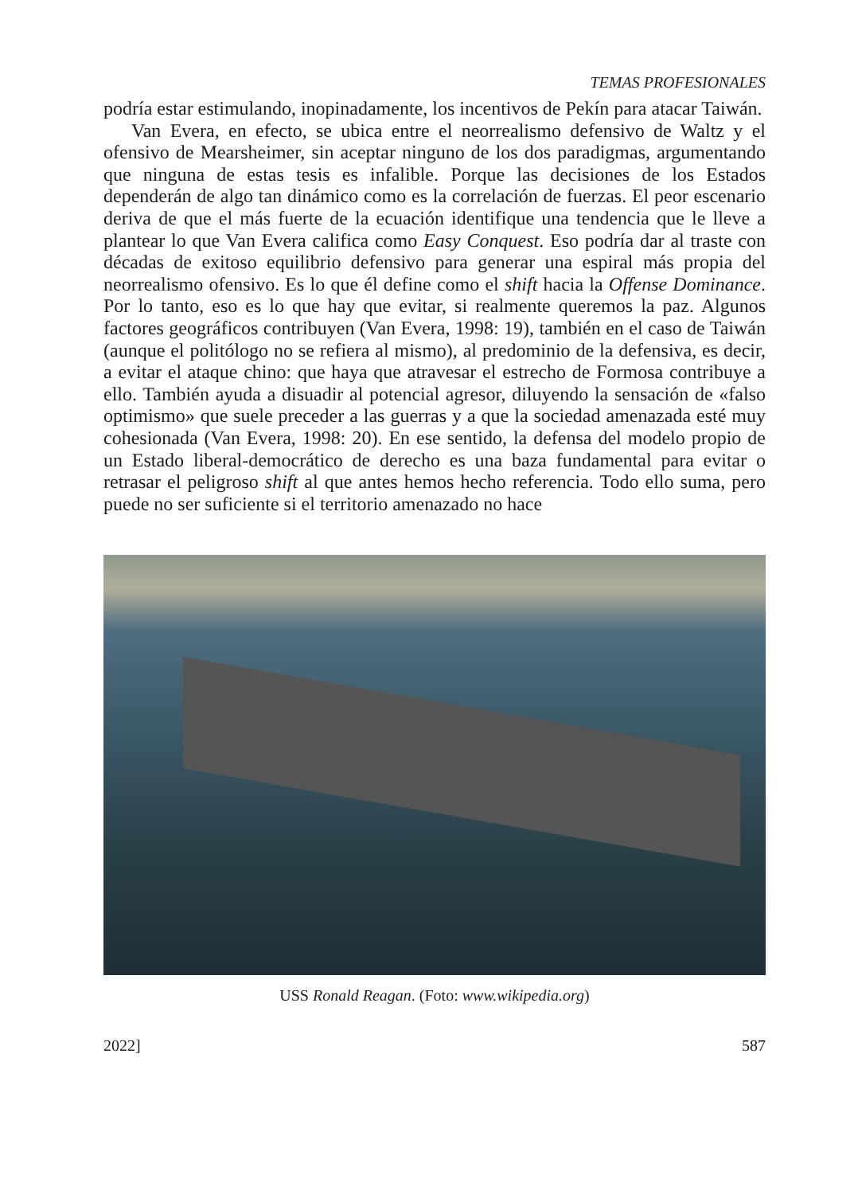TEMAS PROFESIONALES
podría estar estimulando, inopinadamente, los incentivos de Pekín para atacar Taiwán.
Van Evera, en efecto, se ubica entre el neorrealismo defensivo de Waltz y el ofensivo de Mearsheimer, sin aceptar ninguno de los dos paradigmas, argumentando que ninguna de estas tesis es infalible. Porque las decisiones de los Estados dependerán de algo tan dinámico como es la correlación de fuerzas. El peor escenario deriva de que el más fuerte de la ecuación identifique una tendencia que le lleve a plantear lo que Van Evera califica como Easy Conquest. Eso podría dar al traste con décadas de exitoso equilibrio defensivo para generar una espiral más propia del neorrealismo ofensivo. Es lo que él define como el shift hacia la Offense Dominance. Por lo tanto, eso es lo que hay que evitar, si realmente queremos la paz. Algunos factores geográficos contribuyen (Van Evera, 1998: 19), también en el caso de Taiwán (aunque el politólogo no se refiera al mismo), al predominio de la defensiva, es decir, a evitar el ataque chino: que haya que atravesar el estrecho de Formosa contribuye a ello. También ayuda a disuadir al potencial agresor, diluyendo la sensación de «falso optimismo» que suele preceder a las guerras y a que la sociedad amenazada esté muy cohesionada (Van Evera, 1998: 20). En ese sentido, la defensa del modelo propio de un Estado liberal-democrático de derecho es una baza fundamental para evitar o retrasar el peligroso shift al que antes hemos hecho referencia. Todo ello suma, pero puede no ser suficiente si el territorio amenazado no hace
USS Ronald Reagan. (Foto: www.wikipedia.org)
2022] 587